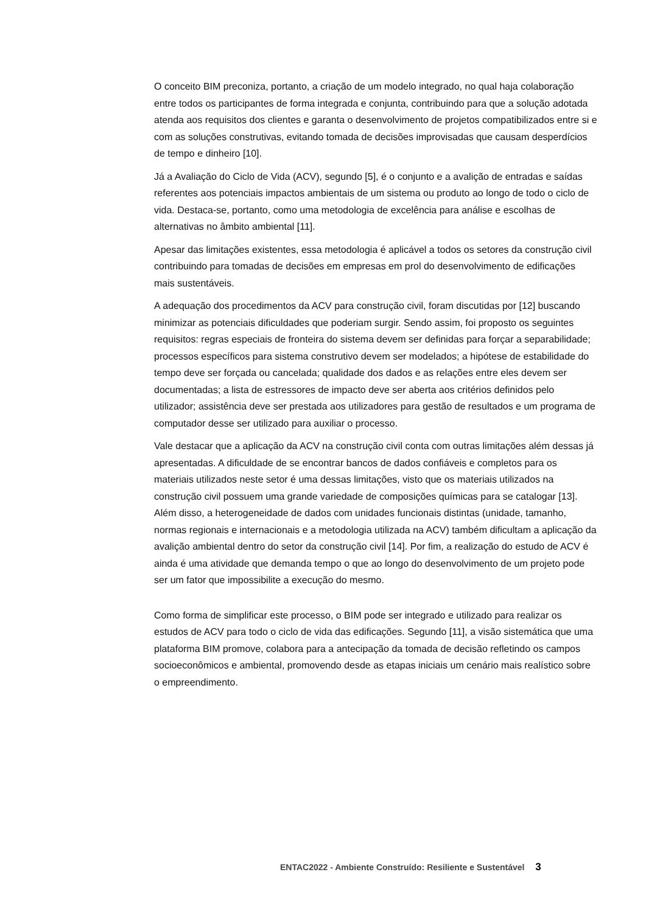O conceito BIM preconiza, portanto, a criação de um modelo integrado, no qual haja colaboração entre todos os participantes de forma integrada e conjunta, contribuindo para que a solução adotada atenda aos requisitos dos clientes e garanta o desenvolvimento de projetos compatibilizados entre si e com as soluções construtivas, evitando tomada de decisões improvisadas que causam desperdícios de tempo e dinheiro [10].
Já a Avaliação do Ciclo de Vida (ACV), segundo [5], é o conjunto e a avalição de entradas e saídas referentes aos potenciais impactos ambientais de um sistema ou produto ao longo de todo o ciclo de vida. Destaca-se, portanto, como uma metodologia de excelência para análise e escolhas de alternativas no âmbito ambiental [11].
Apesar das limitações existentes, essa metodologia é aplicável a todos os setores da construção civil contribuindo para tomadas de decisões em empresas em prol do desenvolvimento de edificações mais sustentáveis.
A adequação dos procedimentos da ACV para construção civil, foram discutidas por [12] buscando minimizar as potenciais dificuldades que poderiam surgir. Sendo assim, foi proposto os seguintes requisitos: regras especiais de fronteira do sistema devem ser definidas para forçar a separabilidade; processos específicos para sistema construtivo devem ser modelados; a hipótese de estabilidade do tempo deve ser forçada ou cancelada; qualidade dos dados e as relações entre eles devem ser documentadas; a lista de estressores de impacto deve ser aberta aos critérios definidos pelo utilizador; assistência deve ser prestada aos utilizadores para gestão de resultados e um programa de computador desse ser utilizado para auxiliar o processo.
Vale destacar que a aplicação da ACV na construção civil conta com outras limitações além dessas já apresentadas. A dificuldade de se encontrar bancos de dados confiáveis e completos para os materiais utilizados neste setor é uma dessas limitações, visto que os materiais utilizados na construção civil possuem uma grande variedade de composições químicas para se catalogar [13]. Além disso, a heterogeneidade de dados com unidades funcionais distintas (unidade, tamanho, normas regionais e internacionais e a metodologia utilizada na ACV) também dificultam a aplicação da avalição ambiental dentro do setor da construção civil [14]. Por fim, a realização do estudo de ACV é ainda é uma atividade que demanda tempo o que ao longo do desenvolvimento de um projeto pode ser um fator que impossibilite a execução do mesmo.
Como forma de simplificar este processo, o BIM pode ser integrado e utilizado para realizar os estudos de ACV para todo o ciclo de vida das edificações. Segundo [11], a visão sistemática que uma plataforma BIM promove, colabora para a antecipação da tomada de decisão refletindo os campos socioeconômicos e ambiental, promovendo desde as etapas iniciais um cenário mais realístico sobre o empreendimento.
ENTAC2022 - Ambiente Construído: Resiliente e Sustentável 3